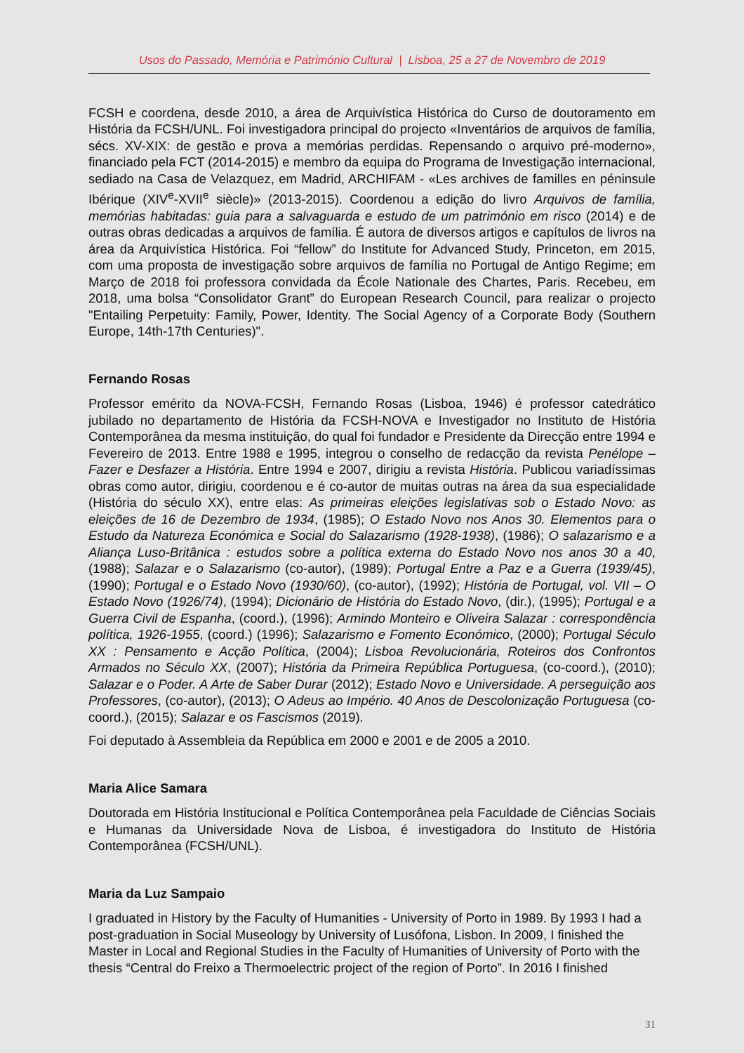Usos do Passado, Memória e Património Cultural | Lisboa, 25 a 27 de Novembro de 2019
FCSH e coordena, desde 2010, a área de Arquivística Histórica do Curso de doutoramento em História da FCSH/UNL. Foi investigadora principal do projecto «Inventários de arquivos de família, sécs. XV-XIX: de gestão e prova a memórias perdidas. Repensando o arquivo pré-moderno», financiado pela FCT (2014-2015) e membro da equipa do Programa de Investigação internacional, sediado na Casa de Velazquez, em Madrid, ARCHIFAM - «Les archives de familles en péninsule Ibérique (XIV<sup>e</sup>-XVII<sup>e</sup> siècle)» (2013-2015). Coordenou a edição do livro Arquivos de família, memórias habitadas: guia para a salvaguarda e estudo de um património em risco (2014) e de outras obras dedicadas a arquivos de família. É autora de diversos artigos e capítulos de livros na área da Arquivística Histórica. Foi “fellow” do Institute for Advanced Study, Princeton, em 2015, com uma proposta de investigação sobre arquivos de família no Portugal de Antigo Regime; em Março de 2018 foi professora convidada da École Nationale des Chartes, Paris. Recebeu, em 2018, uma bolsa “Consolidator Grant” do European Research Council, para realizar o projecto "Entailing Perpetuity: Family, Power, Identity. The Social Agency of a Corporate Body (Southern Europe, 14th-17th Centuries)".
Fernando Rosas
Professor emérito da NOVA-FCSH, Fernando Rosas (Lisboa, 1946) é professor catedrático jubilado no departamento de História da FCSH-NOVA e Investigador no Instituto de História Contemporânea da mesma instituição, do qual foi fundador e Presidente da Direcção entre 1994 e Fevereiro de 2013. Entre 1988 e 1995, integrou o conselho de redacção da revista Penélope – Fazer e Desfazer a História. Entre 1994 e 2007, dirigiu a revista História. Publicou variadíssimas obras como autor, dirigiu, coordenou e é co-autor de muitas outras na área da sua especialidade (História do século XX), entre elas: As primeiras eleições legislativas sob o Estado Novo: as eleições de 16 de Dezembro de 1934, (1985); O Estado Novo nos Anos 30. Elementos para o Estudo da Natureza Económica e Social do Salazarismo (1928-1938), (1986); O salazarismo e a Aliança Luso-Britânica : estudos sobre a política externa do Estado Novo nos anos 30 a 40, (1988); Salazar e o Salazarismo (co-autor), (1989); Portugal Entre a Paz e a Guerra (1939/45), (1990); Portugal e o Estado Novo (1930/60), (co-autor), (1992); História de Portugal, vol. VII – O Estado Novo (1926/74), (1994); Dicionário de História do Estado Novo, (dir.), (1995); Portugal e a Guerra Civil de Espanha, (coord.), (1996); Armindo Monteiro e Oliveira Salazar : correspondência política, 1926-1955, (coord.) (1996); Salazarismo e Fomento Económico, (2000); Portugal Século XX : Pensamento e Acção Política, (2004); Lisboa Revolucionária, Roteiros dos Confrontos Armados no Século XX, (2007); História da Primeira República Portuguesa, (co-coord.), (2010); Salazar e o Poder. A Arte de Saber Durar (2012); Estado Novo e Universidade. A perseguição aos Professores, (co-autor), (2013); O Adeus ao Império. 40 Anos de Descolonização Portuguesa (co-coord.), (2015); Salazar e os Fascismos (2019).
Foi deputado à Assembleia da República em 2000 e 2001 e de 2005 a 2010.
Maria Alice Samara
Doutorada em História Institucional e Política Contemporânea pela Faculdade de Ciências Sociais e Humanas da Universidade Nova de Lisboa, é investigadora do Instituto de História Contemporânea (FCSH/UNL).
Maria da Luz Sampaio
I graduated in History by the Faculty of Humanities - University of Porto in 1989. By 1993 I had a post-graduation in Social Museology by University of Lusófona, Lisbon. In 2009, I finished the Master in Local and Regional Studies in the Faculty of Humanities of University of Porto with the thesis “Central do Freixo a Thermoelectric project of the region of Porto”. In 2016 I finished
31